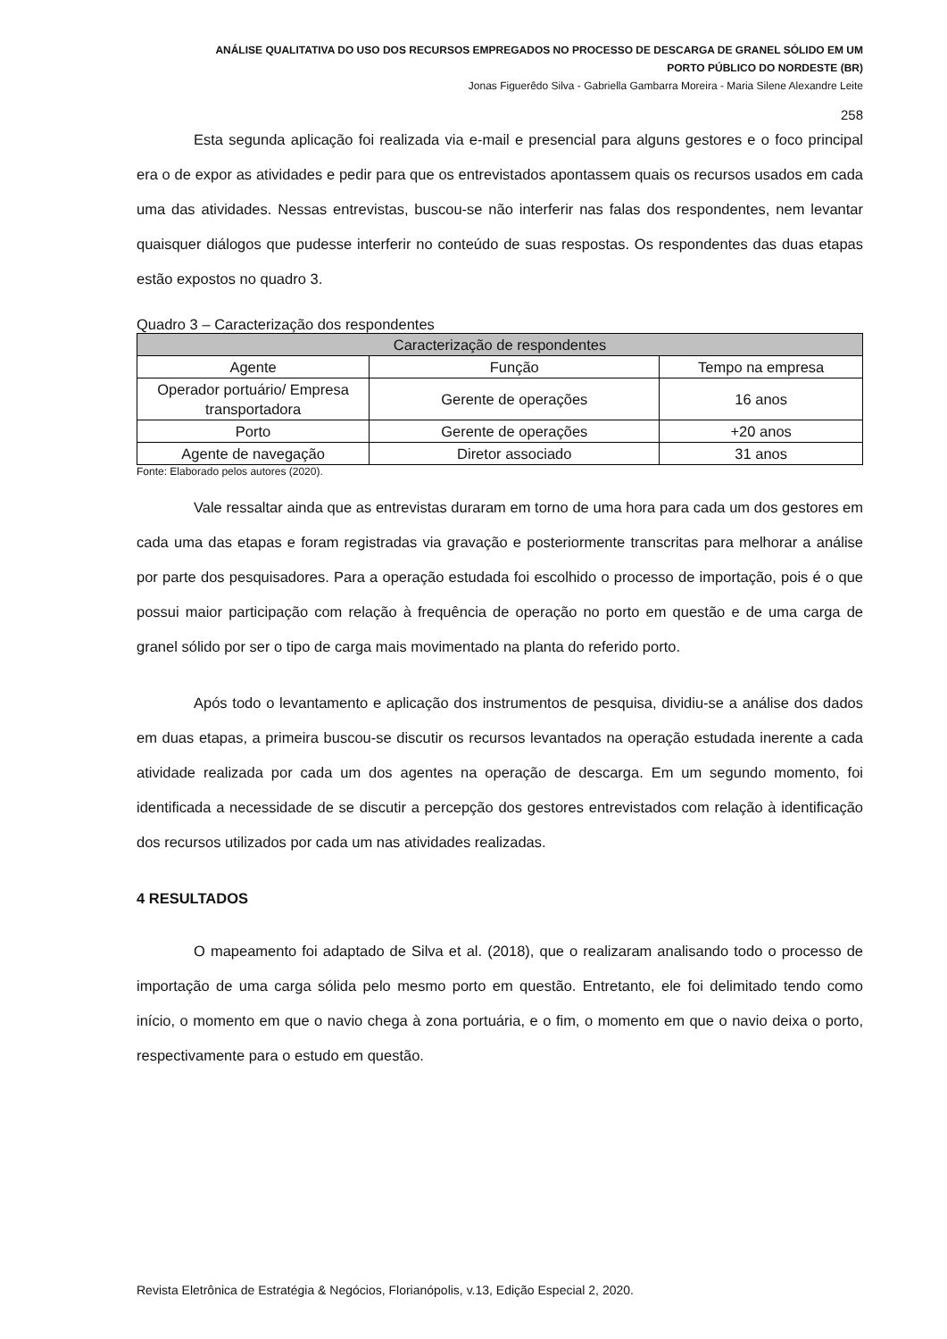ANÁLISE QUALITATIVA DO USO DOS RECURSOS EMPREGADOS NO PROCESSO DE DESCARGA DE GRANEL SÓLIDO EM UM
PORTO PÚBLICO DO NORDESTE (BR)
Jonas Figuerêdo Silva - Gabriella Gambarra Moreira - Maria Silene Alexandre Leite
258
Esta segunda aplicação foi realizada via e-mail e presencial para alguns gestores e o foco principal era o de expor as atividades e pedir para que os entrevistados apontassem quais os recursos usados em cada uma das atividades. Nessas entrevistas, buscou-se não interferir nas falas dos respondentes, nem levantar quaisquer diálogos que pudesse interferir no conteúdo de suas respostas. Os respondentes das duas etapas estão expostos no quadro 3.
Quadro 3 – Caracterização dos respondentes
| Caracterização de respondentes | | |
| --- | --- | --- |
| Agente | Função | Tempo na empresa |
| Operador portuário/ Empresa transportadora | Gerente de operações | 16 anos |
| Porto | Gerente de operações | +20 anos |
| Agente de navegação | Diretor associado | 31 anos |
Fonte: Elaborado pelos autores (2020).
Vale ressaltar ainda que as entrevistas duraram em torno de uma hora para cada um dos gestores em cada uma das etapas e foram registradas via gravação e posteriormente transcritas para melhorar a análise por parte dos pesquisadores. Para a operação estudada foi escolhido o processo de importação, pois é o que possui maior participação com relação à frequência de operação no porto em questão e de uma carga de granel sólido por ser o tipo de carga mais movimentado na planta do referido porto.
Após todo o levantamento e aplicação dos instrumentos de pesquisa, dividiu-se a análise dos dados em duas etapas, a primeira buscou-se discutir os recursos levantados na operação estudada inerente a cada atividade realizada por cada um dos agentes na operação de descarga. Em um segundo momento, foi identificada a necessidade de se discutir a percepção dos gestores entrevistados com relação à identificação dos recursos utilizados por cada um nas atividades realizadas.
4 RESULTADOS
O mapeamento foi adaptado de Silva et al. (2018), que o realizaram analisando todo o processo de importação de uma carga sólida pelo mesmo porto em questão. Entretanto, ele foi delimitado tendo como início, o momento em que o navio chega à zona portuária, e o fim, o momento em que o navio deixa o porto, respectivamente para o estudo em questão.
Revista Eletrônica de Estratégia & Negócios, Florianópolis, v.13, Edição Especial 2, 2020.